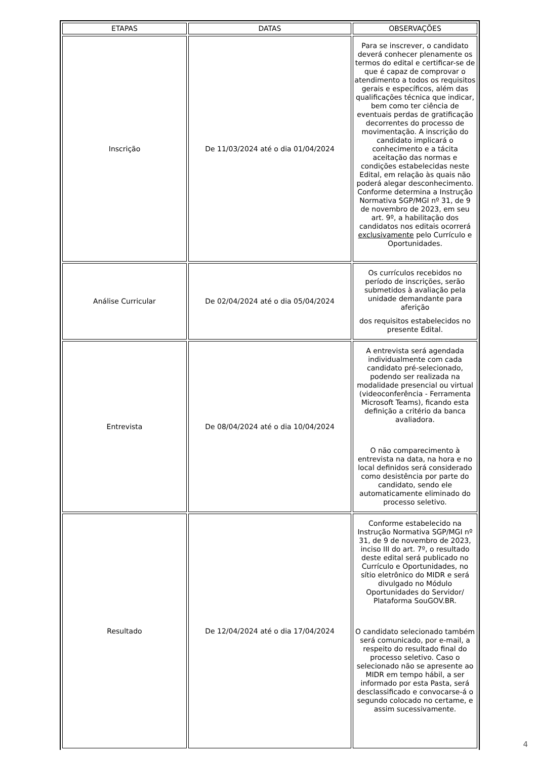| ETAPAS | DATAS | OBSERVAÇÕES |
| --- | --- | --- |
| Inscrição | De 11/03/2024 até o dia 01/04/2024 | Para se inscrever, o candidato deverá conhecer plenamente os termos do edital e certificar-se de que é capaz de comprovar o atendimento a todos os requisitos gerais e específicos, além das qualificações técnica que indicar, bem como ter ciência de eventuais perdas de gratificação decorrentes do processo de movimentação. A inscrição do candidato implicará o conhecimento e a tácita aceitação das normas e condições estabelecidas neste Edital, em relação às quais não poderá alegar desconhecimento. Conforme determina a Instrução Normativa SGP/MGI nº 31, de 9 de novembro de 2023, em seu art. 9º, a habilitação dos candidatos nos editais ocorrerá exclusivamente pelo Currículo e Oportunidades. |
| Análise Curricular | De 02/04/2024 até o dia 05/04/2024 | Os currículos recebidos no período de inscrições, serão submetidos à avaliação pela unidade demandante para aferição dos requisitos estabelecidos no presente Edital. |
| Entrevista | De 08/04/2024 até o dia 10/04/2024 | A entrevista será agendada individualmente com cada candidato pré-selecionado, podendo ser realizada na modalidade presencial ou virtual (videoconferência - Ferramenta Microsoft Teams), ficando esta definição a critério da banca avaliadora. O não comparecimento à entrevista na data, na hora e no local definidos será considerado como desistência por parte do candidato, sendo ele automaticamente eliminado do processo seletivo. |
| Resultado | De 12/04/2024 até o dia 17/04/2024 | Conforme estabelecido na Instrução Normativa SGP/MGI nº 31, de 9 de novembro de 2023, inciso III do art. 7º, o resultado deste edital será publicado no Currículo e Oportunidades, no sítio eletrônico do MIDR e será divulgado no Módulo Oportunidades do Servidor/ Plataforma SouGOV.BR. O candidato selecionado também será comunicado, por e-mail, a respeito do resultado final do processo seletivo. Caso o selecionado não se apresente ao MIDR em tempo hábil, a ser informado por esta Pasta, será desclassificado e convocarse-á o segundo colocado no certame, e assim sucessivamente. |
4